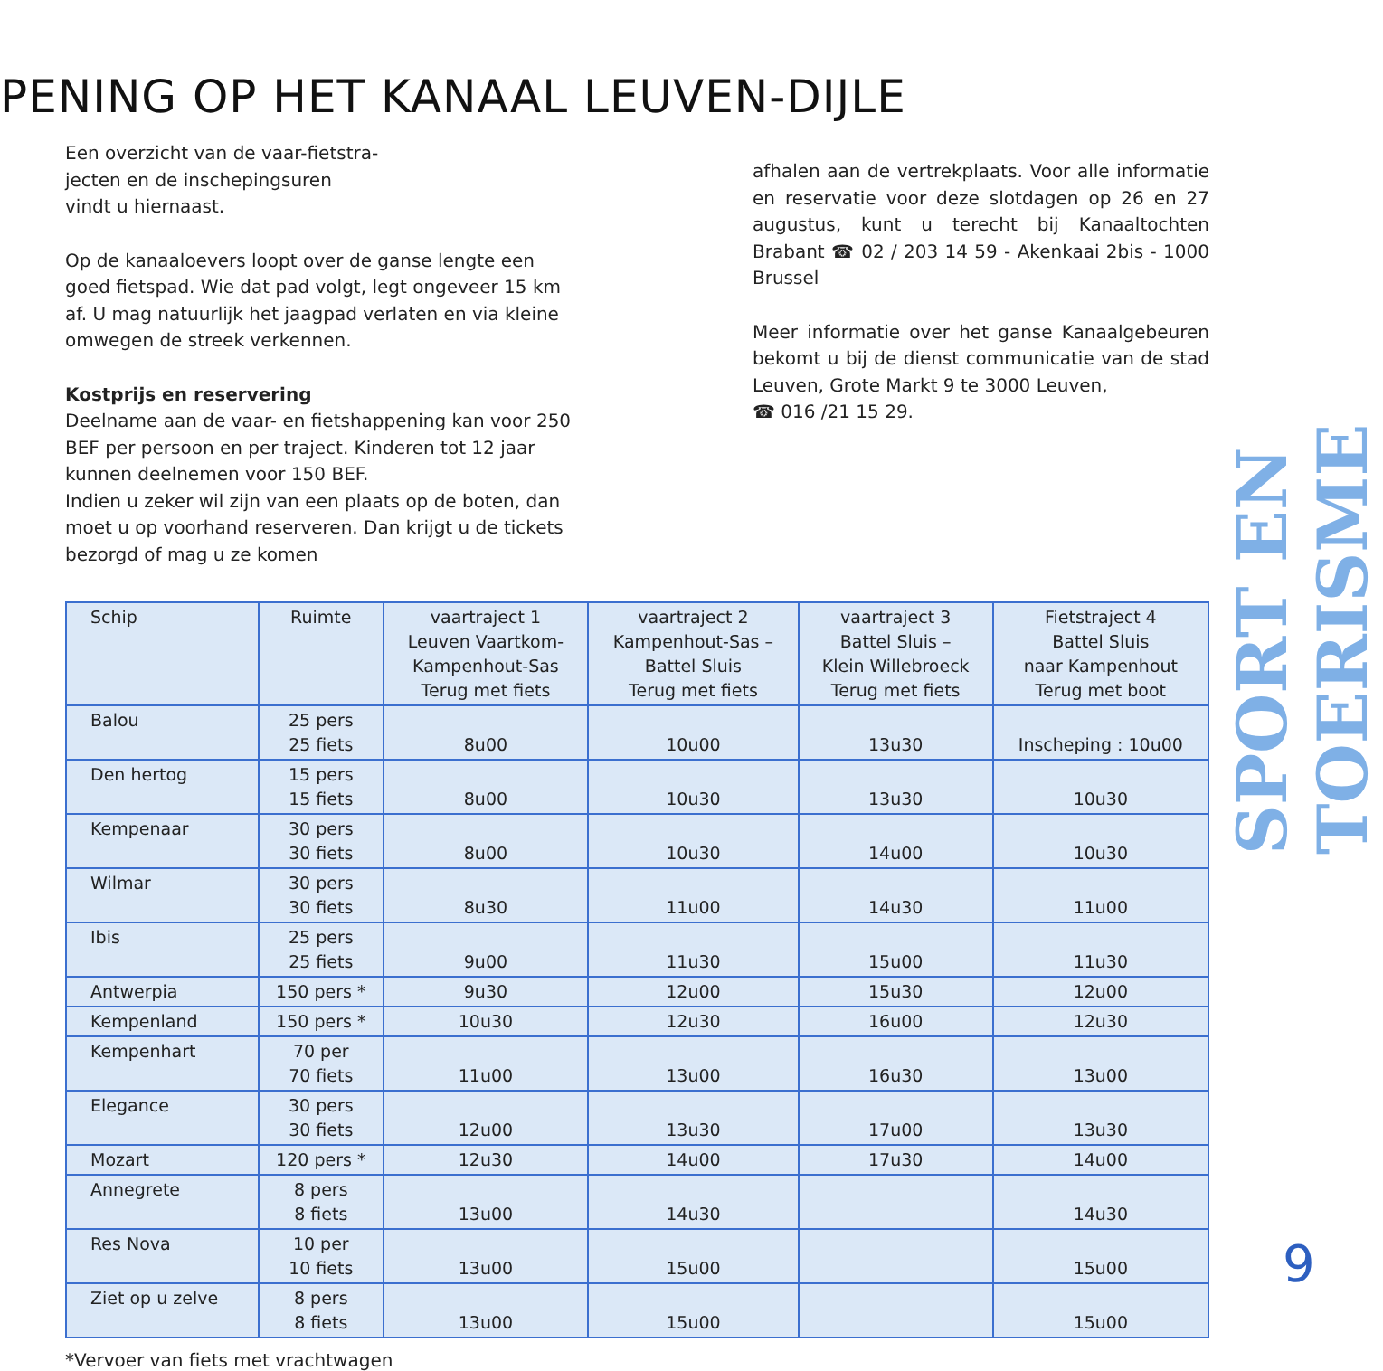PENING OP HET KANAAL LEUVEN-DIJLE
SPORT EN TOERISME
Een overzicht van de vaar-fietstra-
jecten en de inschepingsuren
vindt u hiernaast.
Op de kanaaloevers loopt over de ganse lengte een goed fietspad. Wie dat pad volgt, legt ongeveer 15 km af. U mag natuurlijk het jaagpad verlaten en via kleine omwegen de streek verkennen.
Kostprijs en reservering
Deelname aan de vaar- en fietshappening kan voor 250 BEF per persoon en per traject. Kinderen tot 12 jaar kunnen deelnemen voor 150 BEF.
Indien u zeker wil zijn van een plaats op de boten, dan moet u op voorhand reserveren. Dan krijgt u de tickets bezorgd of mag u ze komen
afhalen aan de vertrekplaats. Voor alle informatie en reservatie voor deze slotdagen op 26 en 27 augustus, kunt u terecht bij Kanaaltochten Brabant ☎ 02 / 203 14 59 - Akenkaai 2bis - 1000 Brussel
Meer informatie over het ganse Kanaalgebeuren bekomt u bij de dienst communicatie van de stad Leuven, Grote Markt 9 te 3000 Leuven,
☎ 016 /21 15 29.
| Schip | Ruimte | vaartraject 1 Leuven Vaartkom- Kampenhout-Sas Terug met fiets | vaartraject 2 Kampenhout-Sas – Battel Sluis Terug met fiets | vaartraject 3 Battel Sluis – Klein Willebroeck Terug met fiets | Fietstraject 4 Battel Sluis naar Kampenhout Terug met boot |
| --- | --- | --- | --- | --- | --- |
| Balou | 25 pers 25 fiets | 8u00 | 10u00 | 13u30 | Inscheping : 10u00 |
| Den hertog | 15 pers 15 fiets | 8u00 | 10u30 | 13u30 | 10u30 |
| Kempenaar | 30 pers 30 fiets | 8u00 | 10u30 | 14u00 | 10u30 |
| Wilmar | 30 pers 30 fiets | 8u30 | 11u00 | 14u30 | 11u00 |
| Ibis | 25 pers 25 fiets | 9u00 | 11u30 | 15u00 | 11u30 |
| Antwerpia | 150 pers * | 9u30 | 12u00 | 15u30 | 12u00 |
| Kempenland | 150 pers * | 10u30 | 12u30 | 16u00 | 12u30 |
| Kempenhart | 70 per 70 fiets | 11u00 | 13u00 | 16u30 | 13u00 |
| Elegance | 30 pers 30 fiets | 12u00 | 13u30 | 17u00 | 13u30 |
| Mozart | 120 pers * | 12u30 | 14u00 | 17u30 | 14u00 |
| Annegrete | 8 pers 8 fiets | 13u00 | 14u30 | | 14u30 |
| Res Nova | 10 per 10 fiets | 13u00 | 15u00 | | 15u00 |
| Ziet op u zelve | 8 pers 8 fiets | 13u00 | 15u00 | | 15u00 |
*Vervoer van fiets met vrachtwagen
9